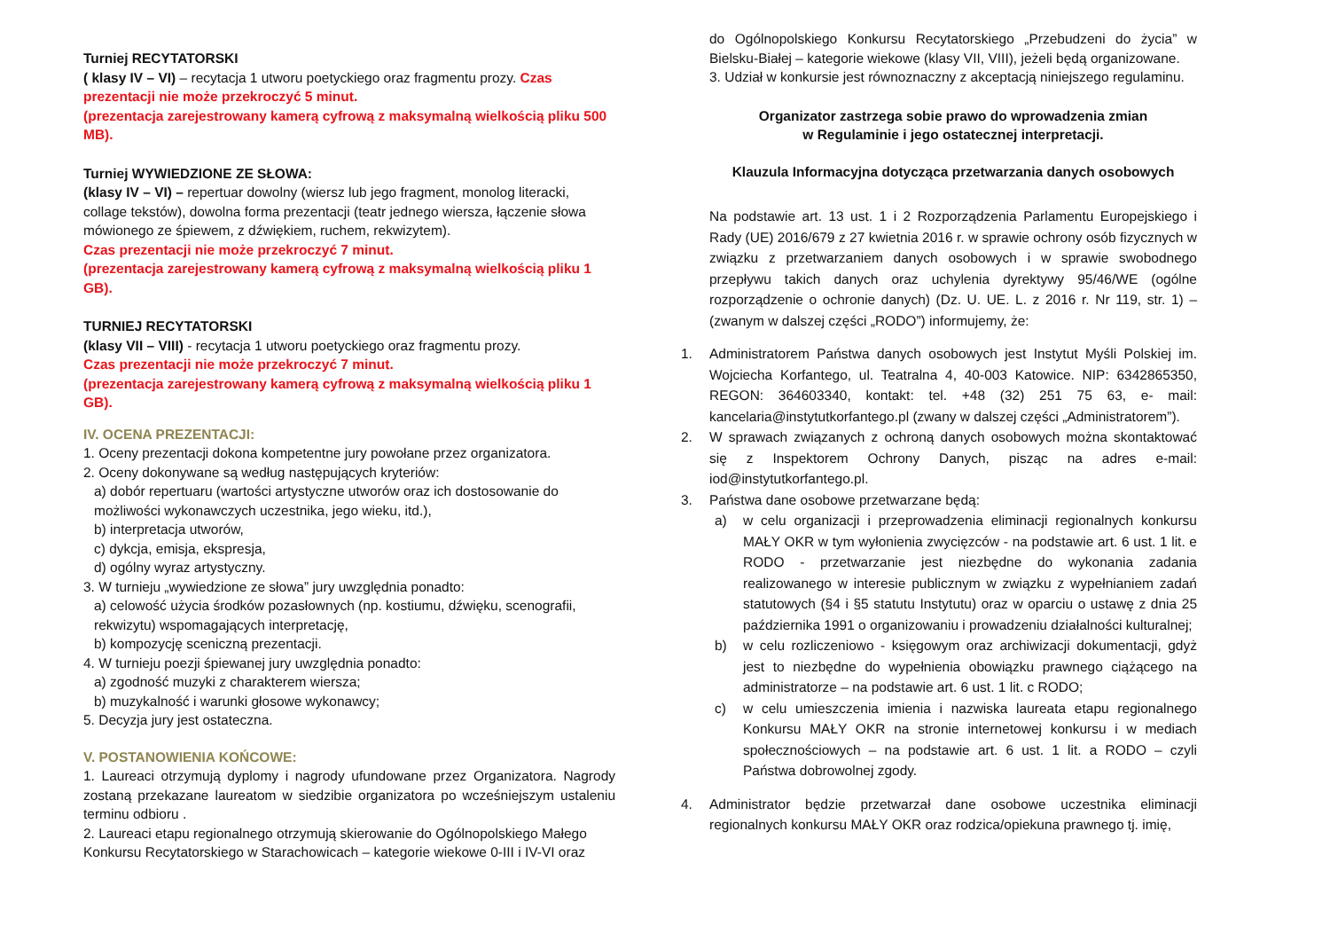Turniej RECYTATORSKI
( klasy IV – VI) – recytacja 1 utworu poetyckiego oraz fragmentu prozy. Czas prezentacji nie może przekroczyć 5 minut.
(prezentacja zarejestrowany kamerą cyfrową z maksymalną wielkością pliku 500 MB).
Turniej WYWIEDZIONE ZE SŁOWA:
(klasy IV – VI) – repertuar dowolny (wiersz lub jego fragment, monolog literacki, collage tekstów), dowolna forma prezentacji (teatr jednego wiersza, łączenie słowa mówionego ze śpiewem, z dźwiękiem, ruchem, rekwizytem).
Czas prezentacji nie może przekroczyć 7 minut.
(prezentacja zarejestrowany kamerą cyfrową z maksymalną wielkością pliku 1 GB).
TURNIEJ RECYTATORSKI
(klasy VII – VIII) - recytacja 1 utworu poetyckiego oraz fragmentu prozy.
Czas prezentacji nie może przekroczyć 7 minut.
(prezentacja zarejestrowany kamerą cyfrową z maksymalną wielkością pliku 1 GB).
IV. OCENA PREZENTACJI:
1. Oceny prezentacji dokona kompetentne jury powołane przez organizatora.
2. Oceny dokonywane są według następujących kryteriów:
a) dobór repertuaru (wartości artystyczne utworów oraz ich dostosowanie do możliwości wykonawczych uczestnika, jego wieku, itd.),
b) interpretacja utworów,
c) dykcja, emisja, ekspresja,
d) ogólny wyraz artystyczny.
3. W turnieju „wywiedzione ze słowa” jury uwzględnia ponadto:
a) celowość użycia środków pozasłownych (np. kostiumu, dźwięku, scenografii, rekwizytu) wspomagających interpretację,
b) kompozycję sceniczną prezentacji.
4. W turnieju poezji śpiewanej jury uwzględnia ponadto:
a) zgodność muzyki z charakterem wiersza;
b) muzykalność i warunki głosowe wykonawcy;
5. Decyzja jury jest ostateczna.
V. POSTANOWIENIA KOŃCOWE:
1. Laureaci otrzymują dyplomy i nagrody ufundowane przez Organizatora. Nagrody zostaną przekazane laureatom w siedzibie organizatora po wcześniejszym ustaleniu terminu odbioru .
2. Laureaci etapu regionalnego otrzymują skierowanie do Ogólnopolskiego Małego Konkursu Recytatorskiego w Starachowicach – kategorie wiekowe 0-III i IV-VI oraz
do Ogólnopolskiego Konkursu Recytatorskiego „Przebudzeni do życia” w Bielsku-Białej – kategorie wiekowe (klasy VII, VIII), jeżeli będą organizowane.
3. Udział w konkursie jest równoznaczny z akceptacją niniejszego regulaminu.
Organizator zastrzega sobie prawo do wprowadzenia zmian
w Regulaminie i jego ostatecznej interpretacji.
Klauzula Informacyjna dotycząca przetwarzania danych osobowych
Na podstawie art. 13 ust. 1 i 2 Rozporządzenia Parlamentu Europejskiego i Rady (UE) 2016/679 z 27 kwietnia 2016 r. w sprawie ochrony osób fizycznych w związku z przetwarzaniem danych osobowych i w sprawie swobodnego przepływu takich danych oraz uchylenia dyrektywy 95/46/WE (ogólne rozporządzenie o ochronie danych) (Dz. U. UE. L. z 2016 r. Nr 119, str. 1) – (zwanym w dalszej części „RODO”) informujemy, że:
1. Administratorem Państwa danych osobowych jest Instytut Myśli Polskiej im. Wojciecha Korfantego, ul. Teatralna 4, 40-003 Katowice. NIP: 6342865350, REGON: 364603340, kontakt: tel. +48 (32) 251 75 63, e- mail: kancelaria@instytutkorfantego.pl (zwany w dalszej części „Administratorem”).
2. W sprawach związanych z ochroną danych osobowych można skontaktować się z Inspektorem Ochrony Danych, pisząc na adres e-mail: iod@instytutkorfantego.pl.
3. Państwa dane osobowe przetwarzane będą:
a) w celu organizacji i przeprowadzenia eliminacji regionalnych konkursu MAŁY OKR w tym wyłonienia zwycięzców - na podstawie art. 6 ust. 1 lit. e RODO - przetwarzanie jest niezbędne do wykonania zadania realizowanego w interesie publicznym w związku z wypełnianiem zadań statutowych (§4 i §5 statutu Instytutu) oraz w oparciu o ustawę z dnia 25 października 1991 o organizowaniu i prowadzeniu działalności kulturalnej;
b) w celu rozliczeniowo - księgowym oraz archiwizacji dokumentacji, gdyż jest to niezbędne do wypełnienia obowiązku prawnego ciążącego na administratorze – na podstawie art. 6 ust. 1 lit. c RODO;
c) w celu umieszczenia imienia i nazwiska laureata etapu regionalnego Konkursu MAŁY OKR na stronie internetowej konkursu i w mediach społecznościowych – na podstawie art. 6 ust. 1 lit. a RODO – czyli Państwa dobrowolnej zgody.
4. Administrator będzie przetwarzał dane osobowe uczestnika eliminacji regionalnych konkursu MAŁY OKR oraz rodzica/opiekuna prawnego tj. imię,